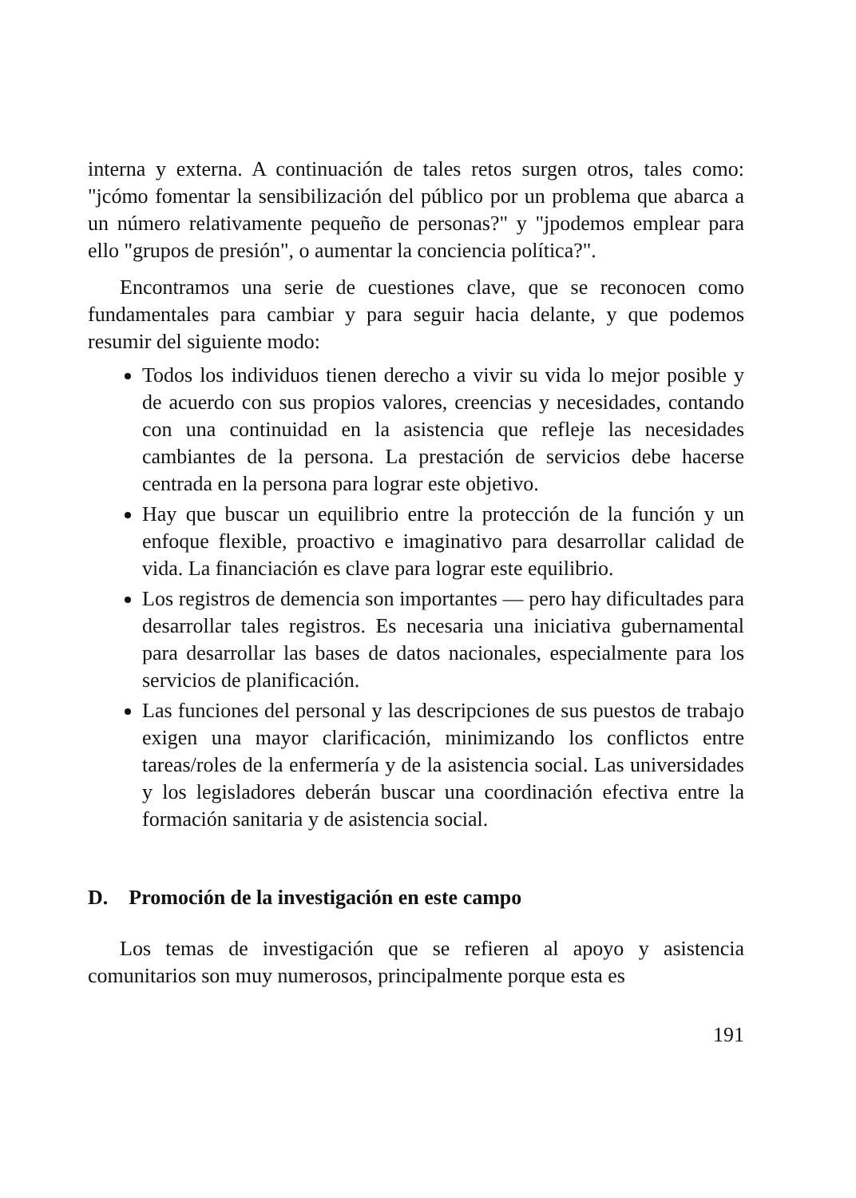interna y externa. A continuación de tales retos surgen otros, tales como: "jcómo fomentar la sensibilización del público por un problema que abarca a un número relativamente pequeño de personas?" y "jpodemos emplear para ello "grupos de presión", o aumentar la conciencia política?".
Encontramos una serie de cuestiones clave, que se reconocen como fundamentales para cambiar y para seguir hacia delante, y que podemos resumir del siguiente modo:
Todos los individuos tienen derecho a vivir su vida lo mejor posible y de acuerdo con sus propios valores, creencias y necesidades, contando con una continuidad en la asistencia que refleje las necesidades cambiantes de la persona. La prestación de servicios debe hacerse centrada en la persona para lograr este objetivo.
Hay que buscar un equilibrio entre la protección de la función y un enfoque flexible, proactivo e imaginativo para desarrollar calidad de vida. La financiación es clave para lograr este equilibrio.
Los registros de demencia son importantes — pero hay dificultades para desarrollar tales registros. Es necesaria una iniciativa gubernamental para desarrollar las bases de datos nacionales, especialmente para los servicios de planificación.
Las funciones del personal y las descripciones de sus puestos de trabajo exigen una mayor clarificación, minimizando los conflictos entre tareas/roles de la enfermería y de la asistencia social. Las universidades y los legisladores deberán buscar una coordinación efectiva entre la formación sanitaria y de asistencia social.
D. Promoción de la investigación en este campo
Los temas de investigación que se refieren al apoyo y asistencia comunitarios son muy numerosos, principalmente porque esta es
191